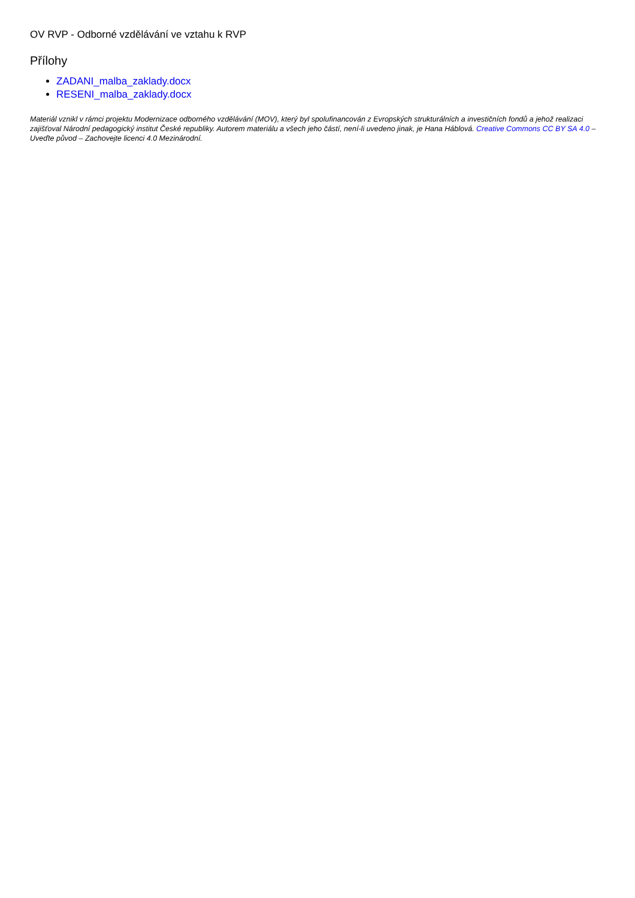OV RVP - Odborné vzdělávání ve vztahu k RVP
Přílohy
ZADANI_malba_zaklady.docx
RESENI_malba_zaklady.docx
Materiál vznikl v rámci projektu Modernizace odborného vzdělávání (MOV), který byl spolufinancován z Evropských strukturálních a investičních fondů a jehož realizaci zajišťoval Národní pedagogický institut České republiky. Autorem materiálu a všech jeho částí, není-li uvedeno jinak, je Hana Háblová. Creative Commons CC BY SA 4.0 – Uveďte původ – Zachovejte licenci 4.0 Mezinárodní.